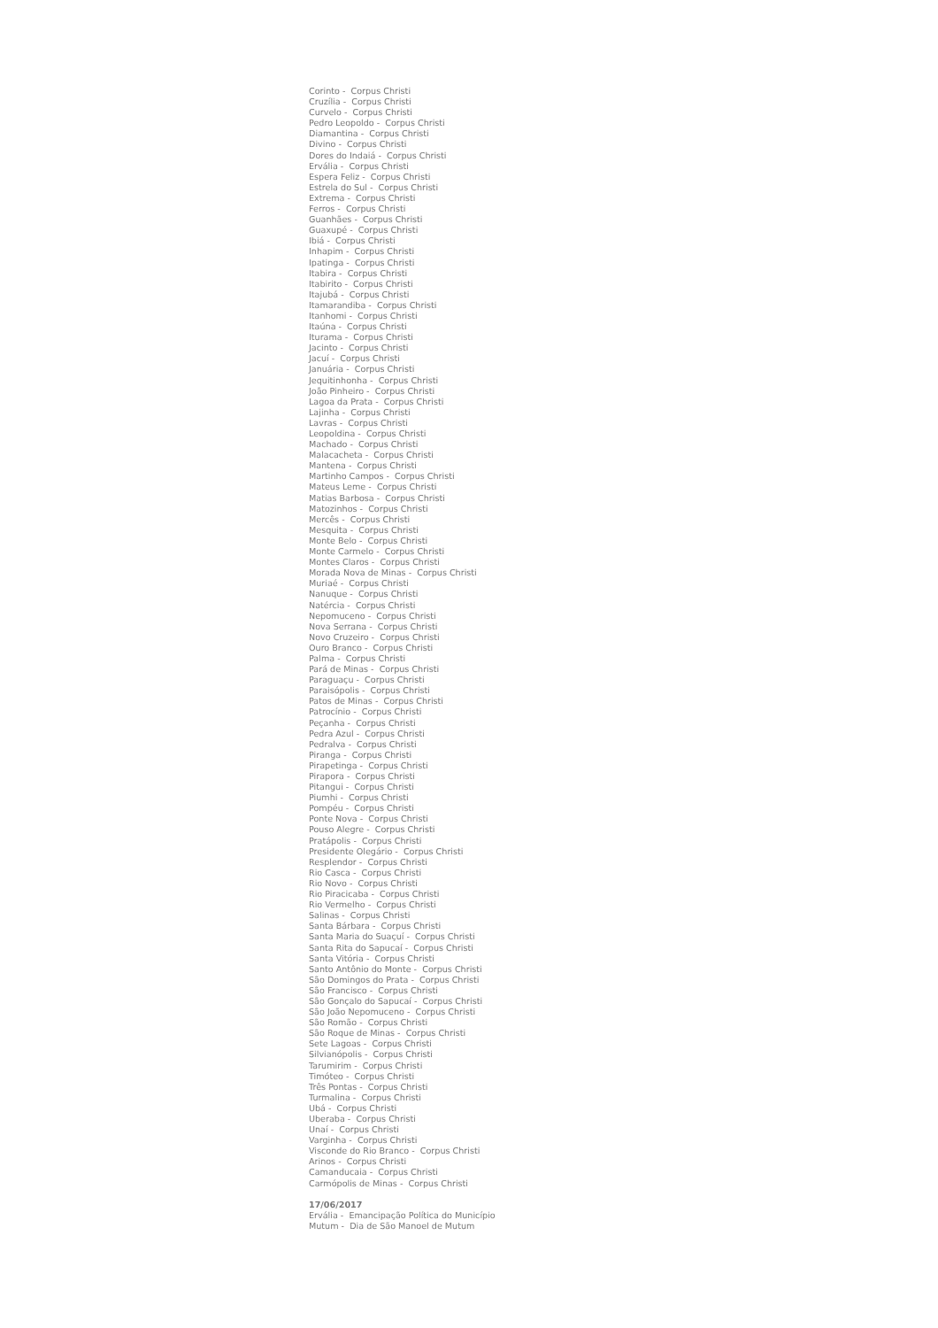Corinto - Corpus Christi
Cruzília - Corpus Christi
Curvelo - Corpus Christi
Pedro Leopoldo - Corpus Christi
Diamantina - Corpus Christi
Divino - Corpus Christi
Dores do Indaiá - Corpus Christi
Ervália - Corpus Christi
Espera Feliz - Corpus Christi
Estrela do Sul - Corpus Christi
Extrema - Corpus Christi
Ferros - Corpus Christi
Guanhães - Corpus Christi
Guaxupé - Corpus Christi
Ibiá - Corpus Christi
Inhapim - Corpus Christi
Ipatinga - Corpus Christi
Itabira - Corpus Christi
Itabirito - Corpus Christi
Itajubá - Corpus Christi
Itamarandiba - Corpus Christi
Itanhomi - Corpus Christi
Itaúna - Corpus Christi
Iturama - Corpus Christi
Jacinto - Corpus Christi
Jacuí - Corpus Christi
Januária - Corpus Christi
Jequitinhonha - Corpus Christi
João Pinheiro - Corpus Christi
Lagoa da Prata - Corpus Christi
Lajinha - Corpus Christi
Lavras - Corpus Christi
Leopoldina - Corpus Christi
Machado - Corpus Christi
Malacacheta - Corpus Christi
Mantena - Corpus Christi
Martinho Campos - Corpus Christi
Mateus Leme - Corpus Christi
Matias Barbosa - Corpus Christi
Matozinhos - Corpus Christi
Mercês - Corpus Christi
Mesquita - Corpus Christi
Monte Belo - Corpus Christi
Monte Carmelo - Corpus Christi
Montes Claros - Corpus Christi
Morada Nova de Minas - Corpus Christi
Muriaé - Corpus Christi
Nanuque - Corpus Christi
Natércia - Corpus Christi
Nepomuceno - Corpus Christi
Nova Serrana - Corpus Christi
Novo Cruzeiro - Corpus Christi
Ouro Branco - Corpus Christi
Palma - Corpus Christi
Pará de Minas - Corpus Christi
Paraguaçu - Corpus Christi
Paraisópolis - Corpus Christi
Patos de Minas - Corpus Christi
Patrocínio - Corpus Christi
Peçanha - Corpus Christi
Pedra Azul - Corpus Christi
Pedralva - Corpus Christi
Piranga - Corpus Christi
Pirapetinga - Corpus Christi
Pirapora - Corpus Christi
Pitangui - Corpus Christi
Piumhi - Corpus Christi
Pompéu - Corpus Christi
Ponte Nova - Corpus Christi
Pouso Alegre - Corpus Christi
Pratápolis - Corpus Christi
Presidente Olegário - Corpus Christi
Resplendor - Corpus Christi
Rio Casca - Corpus Christi
Rio Novo - Corpus Christi
Rio Piracicaba - Corpus Christi
Rio Vermelho - Corpus Christi
Salinas - Corpus Christi
Santa Bárbara - Corpus Christi
Santa Maria do Suaçuí - Corpus Christi
Santa Rita do Sapucaí - Corpus Christi
Santa Vitória - Corpus Christi
Santo Antônio do Monte - Corpus Christi
São Domingos do Prata - Corpus Christi
São Francisco - Corpus Christi
São Gonçalo do Sapucaí - Corpus Christi
São João Nepomuceno - Corpus Christi
São Romão - Corpus Christi
São Roque de Minas - Corpus Christi
Sete Lagoas - Corpus Christi
Silvianópolis - Corpus Christi
Tarumirim - Corpus Christi
Timóteo - Corpus Christi
Três Pontas - Corpus Christi
Turmalina - Corpus Christi
Ubá - Corpus Christi
Uberaba - Corpus Christi
Unaí - Corpus Christi
Varginha - Corpus Christi
Visconde do Rio Branco - Corpus Christi
Arinos - Corpus Christi
Camanducaia - Corpus Christi
Carmópolis de Minas - Corpus Christi
17/06/2017
Ervália - Emancipação Política do Município
Mutum - Dia de São Manoel de Mutum